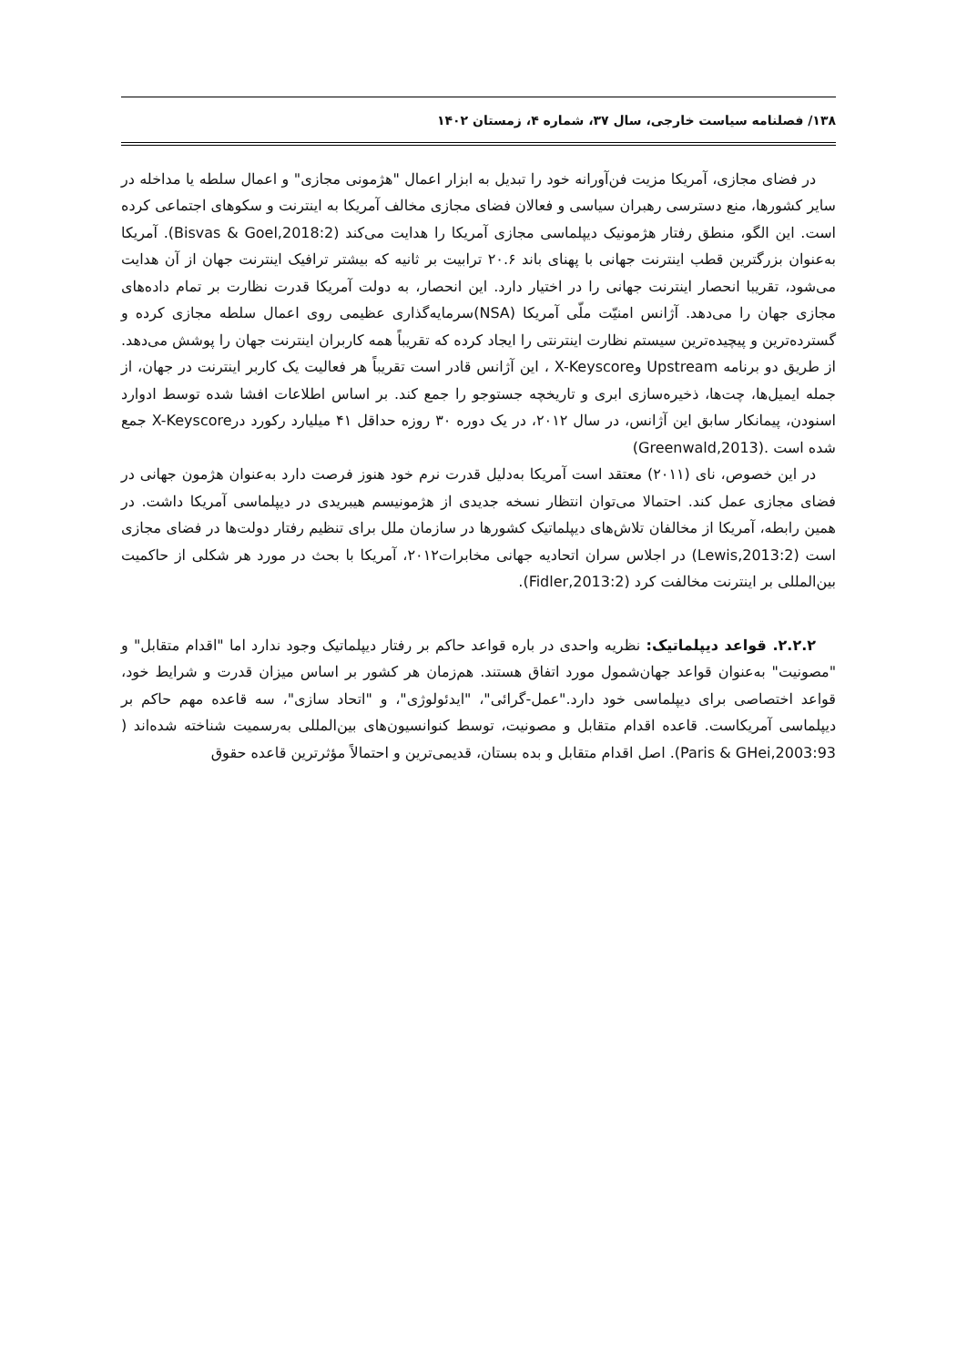۱۳۸/ فصلنامه سیاست خارجی، سال ۳۷، شماره ۴، زمستان ۱۴۰۲
در فضای مجازی، آمریکا مزیت فن‌آورانه خود را تبدیل به ابزار اعمال "هژمونی مجازی" و اعمال سلطه یا مداخله در سایر کشورها، منع دسترسی رهبران سیاسی و فعالان فضای مجازی مخالف آمریکا به اینترنت و سکوهای اجتماعی کرده است. این الگو، منطق رفتار هژمونیک دیپلماسی مجازی آمریکا را هدایت می‌کند (Bisvas & Goel,2018:2). آمریکا به‌عنوان بزرگترین قطب اینترنت جهانی با پهنای باند ۲۰.۶ ترابیت بر ثانیه که بیشتر ترافیک اینترنت جهان از آن هدایت می‌شود، تقریبا انحصار اینترنت جهانی را در اختیار دارد. این انحصار، به دولت آمریکا قدرت نظارت بر تمام داده‌های مجازی جهان را می‌دهد. آژانس امنیّت ملّی آمریکا (NSA)سرمایه‌گذاری عظیمی روی اعمال سلطه مجازی کرده و گسترده‌ترین و پیچیده‌ترین سیستم نظارت اینترنتی را ایجاد کرده که تقریباً همه کاربران اینترنت جهان را پوشش می‌دهد. از طریق دو برنامه Upstream وX-Keyscore ، این آژانس قادر است تقریباً هر فعالیت یک کاربر اینترنت در جهان، از جمله ایمیل‌ها، چت‌ها، ذخیره‌سازی ابری و تاریخچه جستوجو را جمع کند. بر اساس اطلاعات افشا شده توسط ادوارد اسنودن، پیمانکار سابق این آژانس، در سال ۲۰۱۲، در یک دوره ۳۰ روزه حداقل ۴۱ میلیارد رکورد درX-Keyscore جمع شده است .(Greenwald,2013)
در این خصوص، نای (۲۰۱۱) معتقد است آمریکا به‌دلیل قدرت نرم خود هنوز فرصت دارد به‌عنوان هژمون جهانی در فضای مجازی عمل کند. احتمالا می‌توان انتظار نسخه جدیدی از هژمونیسم هیبریدی در دیپلماسی آمریکا داشت. در همین رابطه، آمریکا از مخالفان تلاش‌های دیپلماتیک کشورها در سازمان ملل برای تنظیم رفتار دولت‌ها در فضای مجازی است (Lewis,2013:2) در اجلاس سران اتحادیه جهانی مخابرات۲۰۱۲، آمریکا با بحث در مورد هر شکلی از حاکمیت بین‌المللی بر اینترنت مخالفت کرد (Fidler,2013:2).
۲.۲.۲. قواعد دیپلماتیک: نظریه واحدی در باره قواعد حاکم بر رفتار دیپلماتیک وجود ندارد اما "اقدام متقابل" و "مصونیت" به‌عنوان قواعد جهان‌شمول مورد اتفاق هستند. هم‌زمان هر کشور بر اساس میزان قدرت و شرایط خود، قواعد اختصاصی برای دیپلماسی خود دارد."عمل-گرائی"، "ایدئولوژی"، و "اتحاد سازی"، سه قاعده مهم حاکم بر دیپلماسی آمریکاست. قاعده اقدام متقابل و مصونیت، توسط کنوانسیون‌های بین‌المللی به‌رسمیت شناخته شده‌اند ( Paris & GHei,2003:93). اصل اقدام متقابل و بده بستان، قدیمی‌ترین و احتمالاً مؤثرترین قاعده حقوق